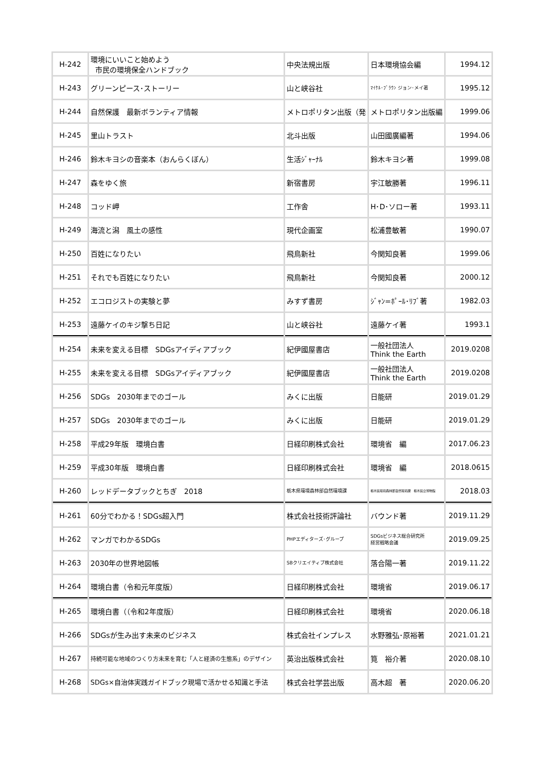| H-242 | 環境にいいこと始めよう 市民の環境保全ハンドブック | 中央法規出版 | 日本環境協会編 | 1994.12 |
| H-243 | グリーンピース･ストーリー | 山と峡谷社 | ﾏｲｹﾙ･ﾌﾞﾗｳﾝ ジョン･メイ著 | 1995.12 |
| H-244 | 自然保護 最新ボランティア情報 | メトロポリタン出版（発 | メトロポリタン出版編 | 1999.06 |
| H-245 | 里山トラスト | 北斗出版 | 山田國廣編著 | 1994.06 |
| H-246 | 鈴木キヨシの音楽本（おんらくぼん） | 生活ｼﾞｬｰﾅﾙ | 鈴木キヨシ著 | 1999.08 |
| H-247 | 森をゆく旅 | 新宿書房 | 宇江敏勝著 | 1996.11 |
| H-248 | コッド岬 | 工作舎 | H･D･ソロー著 | 1993.11 |
| H-249 | 海流と潟 風土の感性 | 現代企画室 | 松浦豊敏著 | 1990.07 |
| H-250 | 百姓になりたい | 飛鳥新社 | 今関知良著 | 1999.06 |
| H-251 | それでも百姓になりたい | 飛鳥新社 | 今関知良著 | 2000.12 |
| H-252 | エコロジストの実験と夢 | みすず書房 | ｼﾞｬﾝ=ﾎﾟｰﾙ･ﾘﾌﾞ著 | 1982.03 |
| H-253 | 遠藤ケイのキジ撃ち日記 | 山と峡谷社 | 遠藤ケイ著 | 1993.1 |
| H-254 | 未来を変える目標 SDGsアイディアブック | 紀伊國屋書店 | 一般社団法人 Think the Earth | 2019.0208 |
| H-255 | 未来を変える目標 SDGsアイディアブック | 紀伊國屋書店 | 一般社団法人 Think the Earth | 2019.0208 |
| H-256 | SDGs 2030年までのゴール | みくに出版 | 日能研 | 2019.01.29 |
| H-257 | SDGs 2030年までのゴール | みくに出版 | 日能研 | 2019.01.29 |
| H-258 | 平成29年版 環境白書 | 日経印刷株式会社 | 環境省 編 | 2017.06.23 |
| H-259 | 平成30年版 環境白書 | 日経印刷株式会社 | 環境省 編 | 2018.0615 |
| H-260 | レッドデータブックとちぎ 2018 | 栃木県環境森林部自然環境課 | 栃木県環境森林部自然環境課 栃木県立博物館 | 2018.03 |
| H-261 | 60分でわかる！SDGs超入門 | 株式会社技術評論社 | バウンド著 | 2019.11.29 |
| H-262 | マンガでわかるSDGs | PHPエディターズ･グループ | SDGsビジネス総合研究所 経営戦略会議 | 2019.09.25 |
| H-263 | 2030年の世界地図帳 | SBクリエイティブ株式会社 | 落合陽一著 | 2019.11.22 |
| H-264 | 環境白書（令和元年度版） | 日経印刷株式会社 | 環境省 | 2019.06.17 |
| H-265 | 環境白書（（令和2年度版） | 日経印刷株式会社 | 環境省 | 2020.06.18 |
| H-266 | SDGsが生み出す未来のビジネス | 株式会社インプレス | 水野雅弘･原裕著 | 2021.01.21 |
| H-267 | 持続可能な地域のつくり方未来を育む「人と経済の生態系」のデザイン | 英治出版株式会社 | 筧 裕介著 | 2020.08.10 |
| H-268 | SDGs×自治体実践ガイドブック現場で活かせる知識と手法 | 株式会社学芸出版 | 高木超 著 | 2020.06.20 |